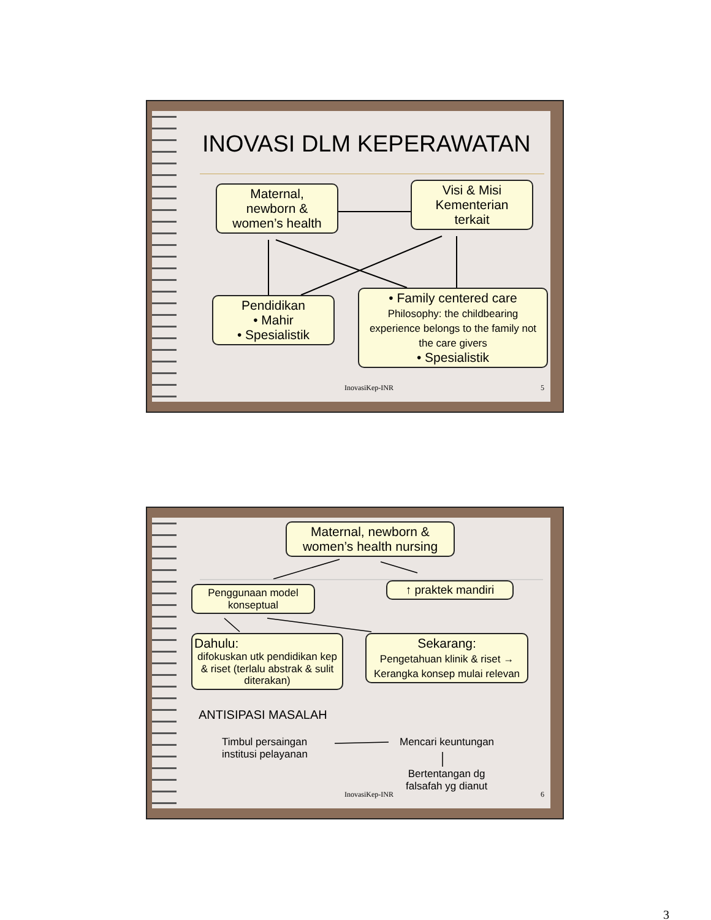INOVASI DLM KEPERAWATAN
Maternal,
newborn &
women’s health
Visi & Misi
Kementerian
terkait
Pendidikan
• Mahir
• Spesialistik
• Family centered care
Philosophy: the childbearing experience belongs to the family not the care givers
• Spesialistik
InovasiKep-INR 5
Maternal, newborn &
women’s health nursing
Penggunaan model konseptual
↑ praktek mandiri
Dahulu:
difokuskan utk pendidikan kep & riset (terlalu abstrak & sulit diterakan)
Sekarang:
Pengetahuan klinik & riset → Kerangka konsep mulai relevan
ANTISIPASI MASALAH
Timbul persaingan
institusi pelayanan
Mencari keuntungan
Bertentangan dg
falsafah yg dianut
InovasiKep-INR 6
3